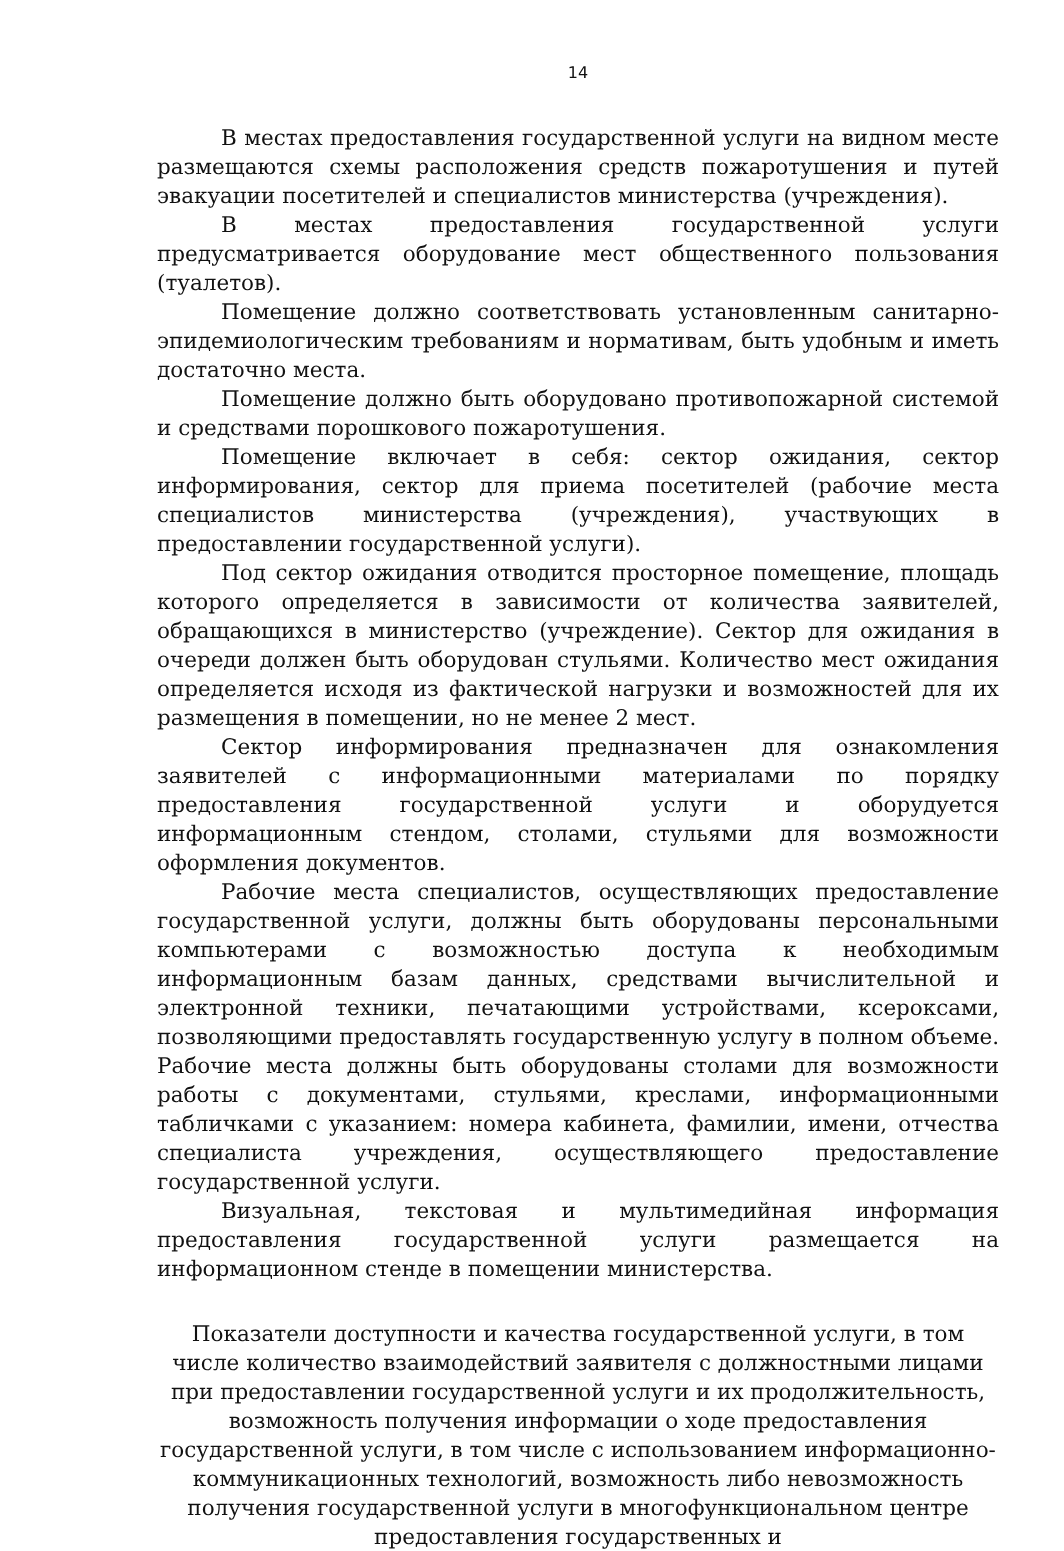14
В местах предоставления государственной услуги на видном месте размещаются схемы расположения средств пожаротушения и путей эвакуации посетителей и специалистов министерства (учреждения).
В местах предоставления государственной услуги предусматривается оборудование мест общественного пользования (туалетов).
Помещение должно соответствовать установленным санитарно-эпидемиологическим требованиям и нормативам, быть удобным и иметь достаточно места.
Помещение должно быть оборудовано противопожарной системой и средствами порошкового пожаротушения.
Помещение включает в себя: сектор ожидания, сектор информирования, сектор для приема посетителей (рабочие места специалистов министерства (учреждения), участвующих в предоставлении государственной услуги).
Под сектор ожидания отводится просторное помещение, площадь которого определяется в зависимости от количества заявителей, обращающихся в министерство (учреждение). Сектор для ожидания в очереди должен быть оборудован стульями. Количество мест ожидания определяется исходя из фактической нагрузки и возможностей для их размещения в помещении, но не менее 2 мест.
Сектор информирования предназначен для ознакомления заявителей с информационными материалами по порядку предоставления государственной услуги и оборудуется информационным стендом, столами, стульями для возможности оформления документов.
Рабочие места специалистов, осуществляющих предоставление государственной услуги, должны быть оборудованы персональными компьютерами с возможностью доступа к необходимым информационным базам данных, средствами вычислительной и электронной техники, печатающими устройствами, ксероксами, позволяющими предоставлять государственную услугу в полном объеме. Рабочие места должны быть оборудованы столами для возможности работы с документами, стульями, креслами, информационными табличками с указанием: номера кабинета, фамилии, имени, отчества специалиста учреждения, осуществляющего предоставление государственной услуги.
Визуальная, текстовая и мультимедийная информация предоставления государственной услуги размещается на информационном стенде в помещении министерства.
Показатели доступности и качества государственной услуги, в том числе количество взаимодействий заявителя с должностными лицами при предоставлении государственной услуги и их продолжительность, возможность получения информации о ходе предоставления государственной услуги, в том числе с использованием информационно-коммуникационных технологий, возможность либо невозможность получения государственной услуги в многофункциональном центре предоставления государственных и